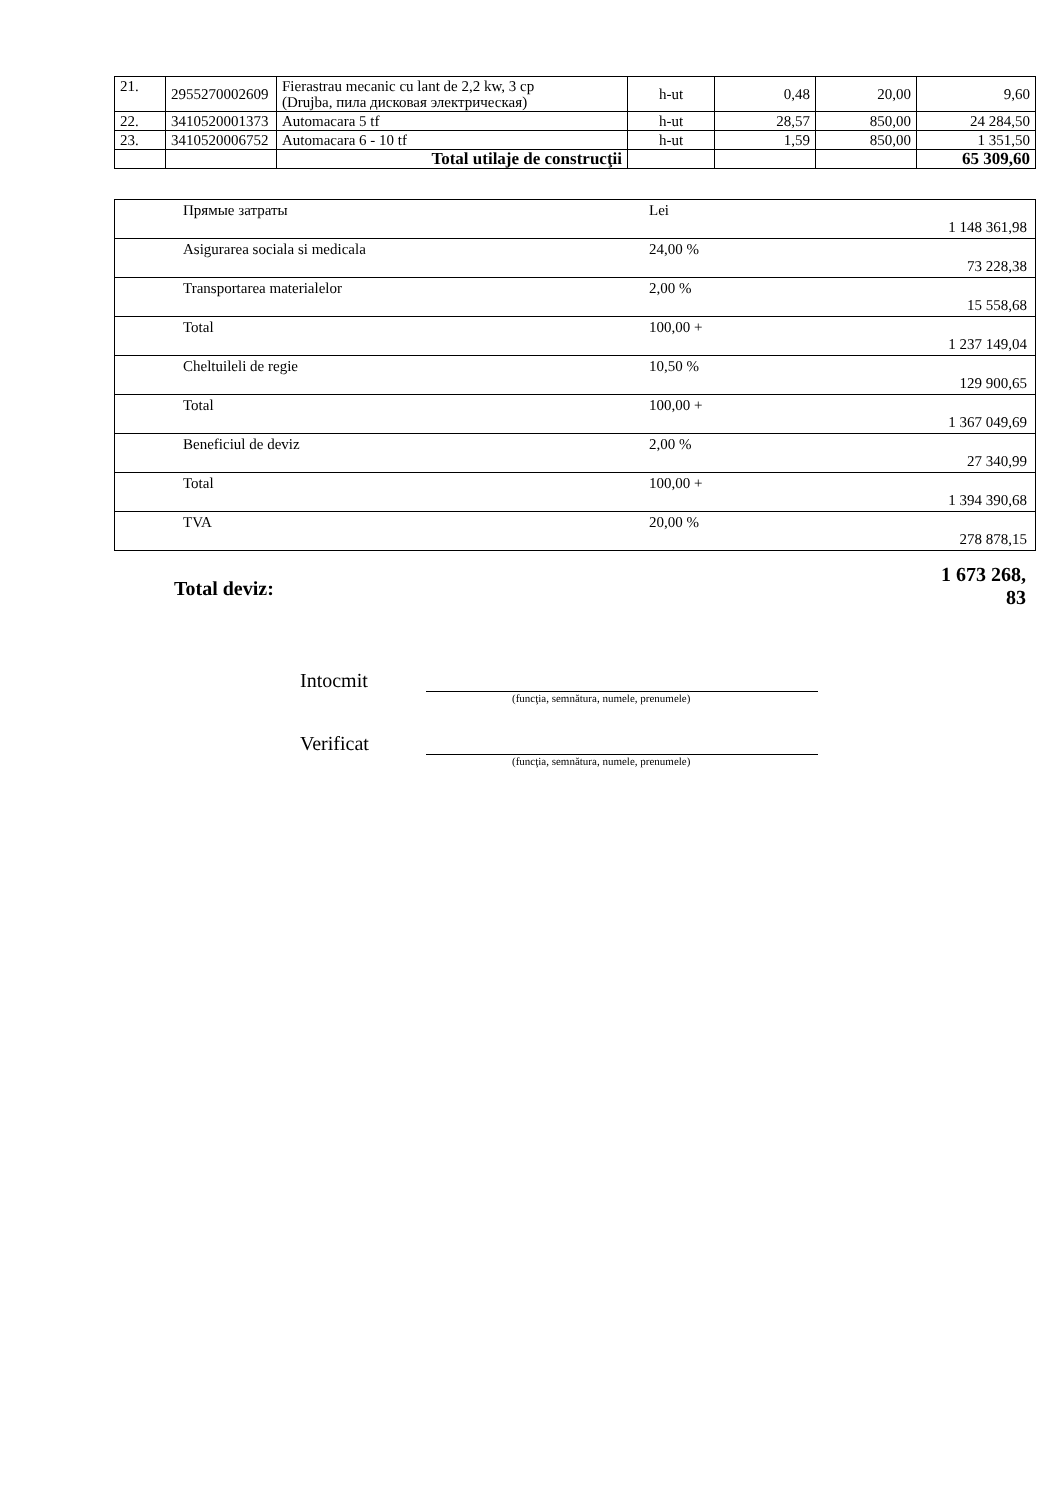| 21. | 2955270002609 | Fierastrau mecanic cu lant de 2,2 kw, 3 cp (Drujba, пила дисковая электрическая) | h-ut | 0,48 | 20,00 | 9,60 |
| 22. | 3410520001373 | Automacara 5 tf | h-ut | 28,57 | 850,00 | 24 284,50 |
| 23. | 3410520006752 | Automacara 6 - 10 tf | h-ut | 1,59 | 850,00 | 1 351,50 |
| | | Total utilaje de construcţii | | | | 65 309,60 |
| | Прямые затраты | Lei | 1 148 361,98 |
| | Asigurarea sociala si medicala | 24,00 % | 73 228,38 |
| | Transportarea materialelor | 2,00 % | 15 558,68 |
| | Total | 100,00 + | 1 237 149,04 |
| | Cheltuileli de regie | 10,50 % | 129 900,65 |
| | Total | 100,00 + | 1 367 049,69 |
| | Beneficiul de deviz | 2,00 % | 27 340,99 |
| | Total | 100,00 + | 1 394 390,68 |
| | TVA | 20,00 % | 278 878,15 |
Total deviz: 1 673 268,
83
Intocmit
(funcţia, semnătura, numele, prenumele)
Verificat
(funcţia, semnătura, numele, prenumele)